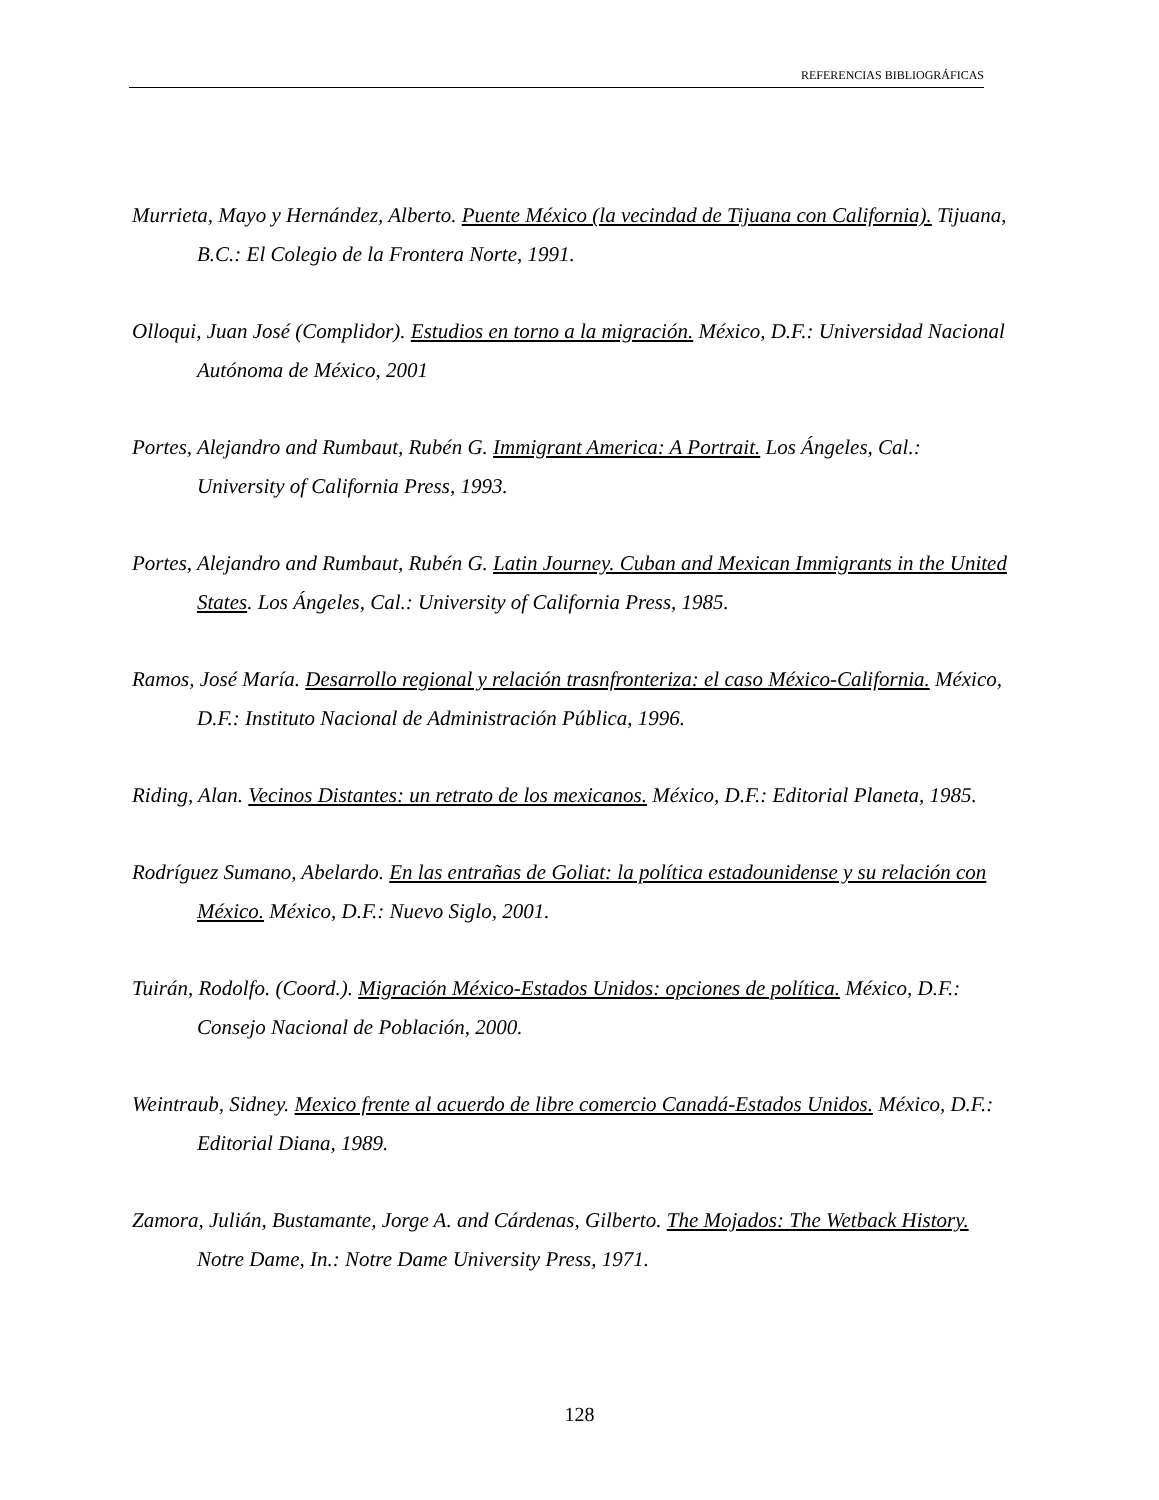REFERENCIAS BIBLIOGRÁFICAS
Murrieta, Mayo y Hernández, Alberto. Puente México (la vecindad de Tijuana con California). Tijuana, B.C.: El Colegio de la Frontera Norte, 1991.
Olloqui, Juan José (Complidor). Estudios en torno a la migración. México, D.F.: Universidad Nacional Autónoma de México, 2001
Portes, Alejandro and Rumbaut, Rubén G. Immigrant America: A Portrait. Los Ángeles, Cal.: University of California Press, 1993.
Portes, Alejandro and Rumbaut, Rubén G. Latin Journey. Cuban and Mexican Immigrants in the United States. Los Ángeles, Cal.: University of California Press, 1985.
Ramos, José María. Desarrollo regional y relación trasnfronteriza: el caso México-California. México, D.F.: Instituto Nacional de Administración Pública, 1996.
Riding, Alan. Vecinos Distantes: un retrato de los mexicanos. México, D.F.: Editorial Planeta, 1985.
Rodríguez Sumano, Abelardo. En las entrañas de Goliat: la política estadounidense y su relación con México. México, D.F.: Nuevo Siglo, 2001.
Tuirán, Rodolfo. (Coord.). Migración México-Estados Unidos: opciones de política. México, D.F.: Consejo Nacional de Población, 2000.
Weintraub, Sidney. Mexico frente al acuerdo de libre comercio Canadá-Estados Unidos. México, D.F.: Editorial Diana, 1989.
Zamora, Julián, Bustamante, Jorge A. and Cárdenas, Gilberto. The Mojados: The Wetback History. Notre Dame, In.: Notre Dame University Press, 1971.
128